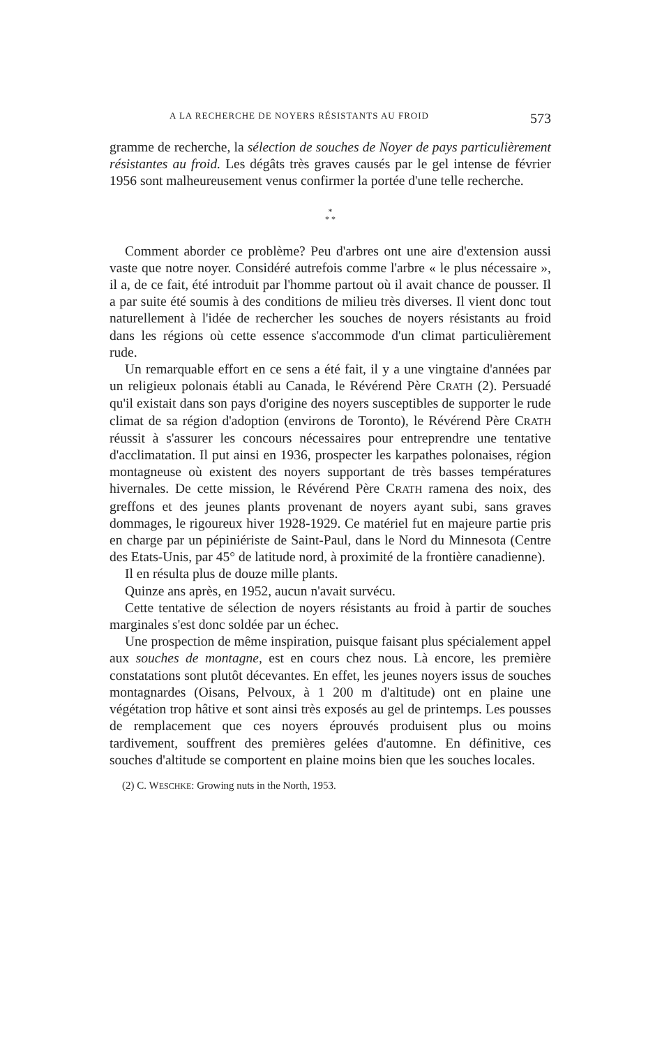A LA RECHERCHE DE NOYERS RÉSISTANTS AU FROID 573
gramme de recherche, la sélection de souches de Noyer de pays particulièrement résistantes au froid. Les dégâts très graves causés par le gel intense de février 1956 sont malheureusement venus confirmer la portée d'une telle recherche.
*
* *
Comment aborder ce problème? Peu d'arbres ont une aire d'extension aussi vaste que notre noyer. Considéré autrefois comme l'arbre « le plus nécessaire », il a, de ce fait, été introduit par l'homme partout où il avait chance de pousser. Il a par suite été soumis à des conditions de milieu très diverses. Il vient donc tout naturellement à l'idée de rechercher les souches de noyers résistants au froid dans les régions où cette essence s'accommode d'un climat particulièrement rude.
Un remarquable effort en ce sens a été fait, il y a une vingtaine d'années par un religieux polonais établi au Canada, le Révérend Père CRATH (2). Persuadé qu'il existait dans son pays d'origine des noyers susceptibles de supporter le rude climat de sa région d'adoption (environs de Toronto), le Révérend Père CRATH réussit à s'assurer les concours nécessaires pour entreprendre une tentative d'acclimatation. Il put ainsi en 1936, prospecter les karpathes polonaises, région montagneuse où existent des noyers supportant de très basses températures hivernales. De cette mission, le Révérend Père CRATH ramena des noix, des greffons et des jeunes plants provenant de noyers ayant subi, sans graves dommages, le rigoureux hiver 1928-1929. Ce matériel fut en majeure partie pris en charge par un pépiniériste de Saint-Paul, dans le Nord du Minnesota (Centre des Etats-Unis, par 45° de latitude nord, à proximité de la frontière canadienne).
Il en résulta plus de douze mille plants.
Quinze ans après, en 1952, aucun n'avait survécu.
Cette tentative de sélection de noyers résistants au froid à partir de souches marginales s'est donc soldée par un échec.
Une prospection de même inspiration, puisque faisant plus spécialement appel aux souches de montagne, est en cours chez nous. Là encore, les première constatations sont plutôt décevantes. En effet, les jeunes noyers issus de souches montagnardes (Oisans, Pelvoux, à 1 200 m d'altitude) ont en plaine une végétation trop hâtive et sont ainsi très exposés au gel de printemps. Les pousses de remplacement que ces noyers éprouvés produisent plus ou moins tardivement, souffrent des premières gelées d'automne. En définitive, ces souches d'altitude se comportent en plaine moins bien que les souches locales.
(2) C. WESCHKE: Growing nuts in the North, 1953.